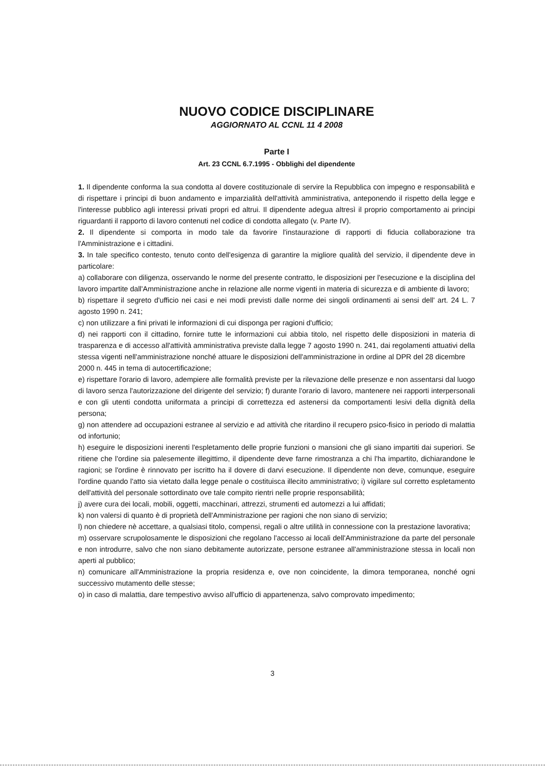NUOVO CODICE DISCIPLINARE
AGGIORNATO AL CCNL 11 4 2008
Parte I
Art. 23 CCNL 6.7.1995 - Obblighi del dipendente
1. Il dipendente conforma la sua condotta al dovere costituzionale di servire la Repubblica con impegno e responsabilità e di rispettare i principi di buon andamento e imparzialità dell'attività amministrativa, anteponendo il rispetto della legge e l'interesse pubblico agli interessi privati propri ed altrui. Il dipendente adegua altresì il proprio comportamento ai principi riguardanti il rapporto di lavoro contenuti nel codice di condotta allegato (v. Parte IV).
2. Il dipendente si comporta in modo tale da favorire l'instaurazione di rapporti di fiducia collaborazione tra l'Amministrazione e i cittadini.
3. In tale specifico contesto, tenuto conto dell'esigenza di garantire la migliore qualità del servizio, il dipendente deve in particolare:
a) collaborare con diligenza, osservando le norme del presente contratto, le disposizioni per l'esecuzione e la disciplina del lavoro impartite dall'Amministrazione anche in relazione alle norme vigenti in materia di sicurezza e di ambiente di lavoro;
b) rispettare il segreto d'ufficio nei casi e nei modi previsti dalle norme dei singoli ordinamenti ai sensi dell' art. 24 L. 7 agosto 1990 n. 241;
c) non utilizzare a fini privati le informazioni di cui disponga per ragioni d'ufficio;
d) nei rapporti con il cittadino, fornire tutte le informazioni cui abbia titolo, nel rispetto delle disposizioni in materia di trasparenza e di accesso all'attività amministrativa previste dalla legge 7 agosto 1990 n. 241, dai regolamenti attuativi della stessa vigenti nell'amministrazione nonché attuare le disposizioni dell'amministrazione in ordine al DPR del 28 dicembre
2000 n. 445 in tema di autocertificazione;
e) rispettare l'orario di lavoro, adempiere alle formalità previste per la rilevazione delle presenze e non assentarsi dal luogo di lavoro senza l'autorizzazione del dirigente del servizio; f) durante l'orario di lavoro, mantenere nei rapporti interpersonali e con gli utenti condotta uniformata a principi di correttezza ed astenersi da comportamenti lesivi della dignità della persona;
g) non attendere ad occupazioni estranee al servizio e ad attività che ritardino il recupero psico-fisico in periodo di malattia od infortunio;
h) eseguire le disposizioni inerenti l'espletamento delle proprie funzioni o mansioni che gli siano impartiti dai superiori. Se ritiene che l'ordine sia palesemente illegittimo, il dipendente deve farne rimostranza a chi l'ha impartito, dichiarandone le ragioni; se l'ordine è rinnovato per iscritto ha il dovere di darvi esecuzione. Il dipendente non deve, comunque, eseguire l'ordine quando l'atto sia vietato dalla legge penale o costituisca illecito amministrativo; i) vigilare sul corretto espletamento dell'attività del personale sottordinato ove tale compito rientri nelle proprie responsabilità;
j) avere cura dei locali, mobili, oggetti, macchinari, attrezzi, strumenti ed automezzi a lui affidati;
k) non valersi di quanto è di proprietà dell'Amministrazione per ragioni che non siano di servizio;
l) non chiedere nè accettare, a qualsiasi titolo, compensi, regali o altre utilità in connessione con la prestazione lavorativa;
m) osservare scrupolosamente le disposizioni che regolano l'accesso ai locali dell'Amministrazione da parte del personale e non introdurre, salvo che non siano debitamente autorizzate, persone estranee all'amministrazione stessa in locali non aperti al pubblico;
n) comunicare all'Amministrazione la propria residenza e, ove non coincidente, la dimora temporanea, nonché ogni successivo mutamento delle stesse;
o) in caso di malattia, dare tempestivo avviso all'ufficio di appartenenza, salvo comprovato impedimento;
3